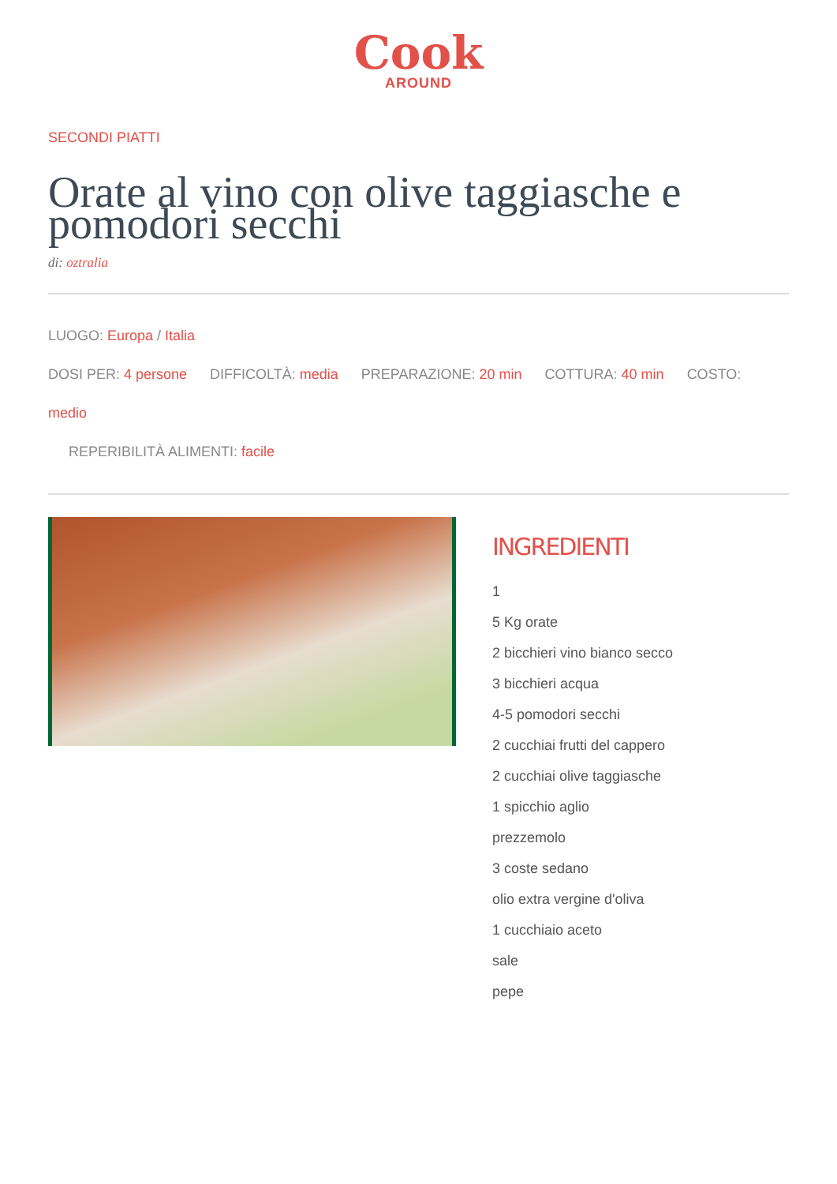Cook
AROUND
SECONDI PIATTI
Orate al vino con olive taggiasche e pomodori secchi
di: oztralia
LUOGO: Europa / Italia
DOSI PER: 4 persone DIFFICOLTÀ: media PREPARAZIONE: 20 min COTTURA: 40 min COSTO: medio
REPERIBILITÀ ALIMENTI: facile
INGREDIENTI
1
5 Kg orate
2 bicchieri vino bianco secco
3 bicchieri acqua
4-5 pomodori secchi
2 cucchiai frutti del cappero
2 cucchiai olive taggiasche
1 spicchio aglio
prezzemolo
3 coste sedano
olio extra vergine d'oliva
1 cucchiaio aceto
sale
pepe